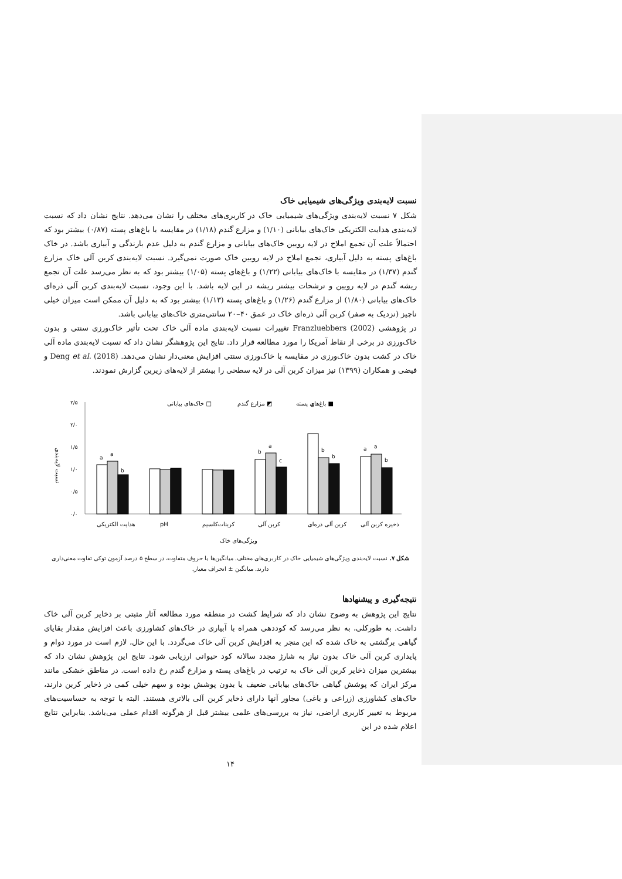نسبت لایه‌بندی ویژگی‌های شیمیایی خاک
شکل ۷ نسبت لایه‌بندی ویژگی‌های شیمیایی خاک در کاربری‌های مختلف را نشان می‌دهد. نتایج نشان داد که نسبت لایه‌بندی هدایت الکتریکی خاک‌های بیابانی (۱/۱۰) و مزارع گندم (۱/۱۸) در مقایسه با باغ‌های پسته (۰/۸۷) بیشتر بود که احتمالاً علت آن تجمع املاح در لایه رویین خاک‌های بیابانی و مزارع گندم به دلیل عدم بارندگی و آبیاری باشد. در خاک باغ‌های پسته به دلیل آبیاری، تجمع املاح در لایه رویین خاک صورت نمی‌گیرد. نسبت لایه‌بندی کربن آلی خاک مزارع گندم (۱/۳۷) در مقایسه با خاک‌های بیابانی (۱/۲۲) و باغ‌های پسته (۱/۰۵) بیشتر بود که به نظر می‌رسد علت آن تجمع ریشه گندم در لایه رویین و ترشحات بیشتر ریشه در این لایه باشد. با این وجود، نسبت لایه‌بندی کربن آلی ذره‌ای خاک‌های بیابانی (۱/۸۰) از مزارع گندم (۱/۲۶) و باغ‌های پسته (۱/۱۳) بیشتر بود که به دلیل آن ممکن است میزان خیلی ناچیز (نزدیک به صفر) کربن آلی ذره‌ای خاک در عمق ۴۰–۲۰ سانتی‌متری خاک‌های بیابانی باشد.
در پژوهشی Franzluebbers (2002) تغییرات نسبت لایه‌بندی ماده آلی خاک تحت تأثیر خاک‌ورزی سنتی و بدون خاک‌ورزی در برخی از نقاط آمریکا را مورد مطالعه قرار داد. نتایج این پژوهشگر نشان داد که نسبت لایه‌بندی ماده آلی خاک در کشت بدون خاک‌ورزی در مقایسه با خاک‌ورزی سنتی افزایش معنی‌دار نشان می‌دهد. Deng et al. (2018) و فیضی و همکاران (۱۳۹۹) نیز میزان کربن آلی در لایه سطحی را بیشتر از لایه‌های زیرین گزارش نمودند.
نسبت لایه‌بندی
۲/۵
۲/۰
۱/۵
۱/۰
۰/۵
۰/۰
خاک‌های بیابانی □
مزارع گندم ◩
باغ‌های پسته ■
a
a
b
b
a
c
a
b
b
a
a
b
هدایت الکتریکی
pH
کربنات‌کلسیم
کربن آلی
کربن آلی ذره‌ای
ذخیره کربن آلی
ویژگی‌های خاک
شکل ۷. نسبت لایه‌بندی ویژگی‌های شیمیایی خاک در کاربری‌های مختلف. میانگین‌ها با حروف متفاوت، در سطح ۵ درصد آزمون توکی تفاوت معنی‌داری دارند. میانگین ± انحراف معیار.
نتیجه‌گیری و پیشنهادها
نتایج این پژوهش به وضوح نشان داد که شرایط کشت در منطقه مورد مطالعه آثار مثبتی بر ذخایر کربن آلی خاک داشت. به طورکلی، به نظر می‌رسد که کوددهی همراه با آبیاری در خاک‌های کشاورزی باعث افزایش مقدار بقایای گیاهی برگشتی به خاک شده که این منجر به افزایش کربن آلی خاک می‌گردد. با این حال، لازم است در مورد دوام و پایداری کربن آلی خاک بدون نیاز به شارژ مجدد سالانه کود حیوانی ارزیابی شود. نتایج این پژوهش نشان داد که بیشترین میزان ذخایر کربن آلی خاک به ترتیب در باغ‌های پسته و مزارع گندم رخ داده است. در مناطق خشکی مانند مرکز ایران که پوشش گیاهی خاک‌های بیابانی ضعیف یا بدون پوشش بوده و سهم خیلی کمی در ذخایر کربن دارند، خاک‌های کشاورزی (زراعی و باغی) مجاور آنها دارای ذخایر کربن آلی بالاتری هستند. البته با توجه به حساسیت‌های مربوط به تغییر کاربری اراضی، نیاز به بررسی‌های علمی بیشتر قبل از هرگونه اقدام عملی می‌باشد. بنابراین نتایج اعلام شده در این
۱۴